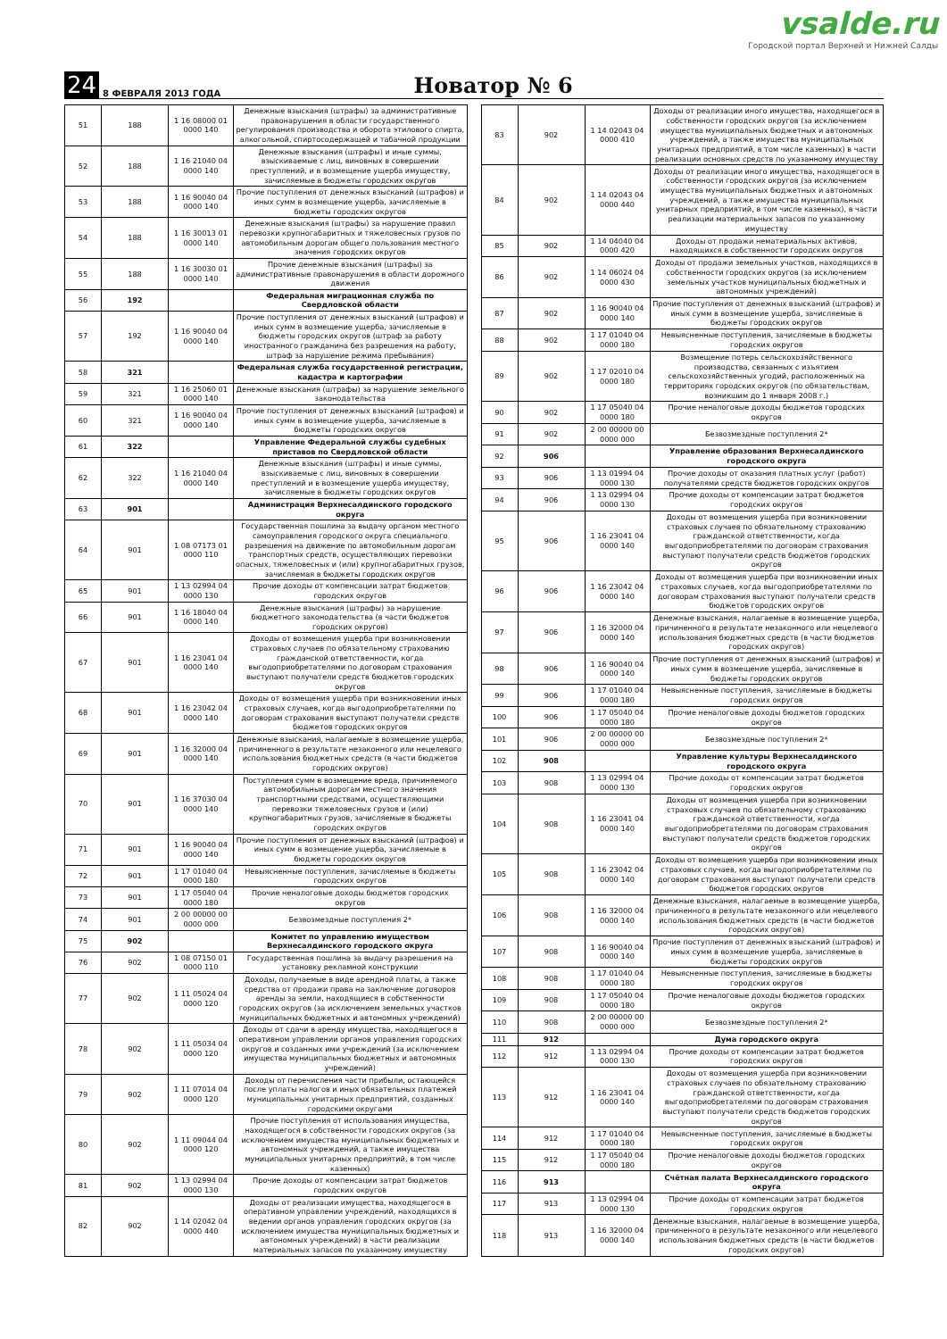vsalde.ru
Городской портал Верхней и Нижней Салды
24 8 ФЕВРАЛЯ 2013 ГОДА Новатор № 6
| 51 | 188 | 1 16 08000 01 0000 140 | Денежные взыскания (штрафы) за административные правонарушения в области государственного регулирования производства и оборота этилового спирта, алкогольной, спиртосодержащей и табачной продукции |
| 52 | 188 | 1 16 21040 04 0000 140 | Денежные взыскания (штрафы) и иные суммы, взыскиваемые с лиц, виновных в совершении преступлений, и в возмещение ущерба имуществу, зачисляемые в бюджеты городских округов |
| 53 | 188 | 1 16 90040 04 0000 140 | Прочие поступления от денежных взысканий (штрафов) и иных сумм в возмещение ущерба, зачисляемые в бюджеты городских округов |
| 54 | 188 | 1 16 30013 01 0000 140 | Денежные взыскания (штрафы) за нарушение правил перевозки крупногабаритных и тяжеловесных грузов по автомобильным дорогам общего пользования местного значения городских округов |
| 55 | 188 | 1 16 30030 01 0000 140 | Прочие денежные взыскания (штрафы) за административные правонарушения в области дорожного движения |
| 56 | 192 | | Федеральная миграционная служба по Свердловской области |
| 57 | 192 | 1 16 90040 04 0000 140 | Прочие поступления от денежных взысканий (штрафов) и иных сумм в возмещение ущерба, зачисляемые в бюджеты городских округов (штраф за работу иностранного гражданина без разрешения на работу, штраф за нарушение режима пребывания) |
| 58 | 321 | | Федеральная служба государственной регистрации, кадастра и картографии |
| 59 | 321 | 1 16 25060 01 0000 140 | Денежные взыскания (штрафы) за нарушение земельного законодательства |
| 60 | 321 | 1 16 90040 04 0000 140 | Прочие поступления от денежных взысканий (штрафов) и иных сумм в возмещение ущерба, зачисляемые в бюджеты городских округов |
| 61 | 322 | | Управление Федеральной службы судебных приставов по Свердловской области |
| 62 | 322 | 1 16 21040 04 0000 140 | Денежные взыскания (штрафы) и иные суммы, взыскиваемые с лиц, виновных в совершении преступлений и в возмещение ущерба имуществу, зачисляемые в бюджеты городских округов |
| 63 | 901 | | Администрация Верхнесалдинского городского округа |
| 64 | 901 | 1 08 07173 01 0000 110 | Государственная пошлина за выдачу органом местного самоуправления городского округа специального разрешения на движение по автомобильным дорогам транспортных средств, осуществляющих перевозки опасных, тяжеловесных и (или) крупногабаритных грузов, зачисляемая в бюджеты городских округов |
| 65 | 901 | 1 13 02994 04 0000 130 | Прочие доходы от компенсации затрат бюджетов городских округов |
| 66 | 901 | 1 16 18040 04 0000 140 | Денежные взыскания (штрафы) за нарушение бюджетного законодательства (в части бюджетов городских округов) |
| 67 | 901 | 1 16 23041 04 0000 140 | Доходы от возмещения ущерба при возникновении страховых случаев по обязательному страхованию гражданской ответственности, когда выгодоприобретателями по договорам страхования выступают получатели средств бюджетов городских округов |
| 68 | 901 | 1 16 23042 04 0000 140 | Доходы от возмещения ущерба при возникновении иных страховых случаев, когда выгодоприобретателями по договорам страхования выступают получатели средств бюджетов городских округов |
| 69 | 901 | 1 16 32000 04 0000 140 | Денежные взыскания, налагаемые в возмещение ущерба, причиненного в результате незаконного или нецелевого использования бюджетных средств (в части бюджетов городских округов) |
| 70 | 901 | 1 16 37030 04 0000 140 | Поступления сумм в возмещение вреда, причиняемого автомобильным дорогам местного значения транспортными средствами, осуществляющими перевозки тяжеловесных грузов и (или) крупногабаритных грузов, зачисляемые в бюджеты городских округов |
| 71 | 901 | 1 16 90040 04 0000 140 | Прочие поступления от денежных взысканий (штрафов) и иных сумм в возмещение ущерба, зачисляемые в бюджеты городских округов |
| 72 | 901 | 1 17 01040 04 0000 180 | Невыясненные поступления, зачисляемые в бюджеты городских округов |
| 73 | 901 | 1 17 05040 04 0000 180 | Прочие неналоговые доходы бюджетов городских округов |
| 74 | 901 | 2 00 00000 00 0000 000 | Безвозмездные поступления 2* |
| 75 | 902 | | Комитет по управлению имуществом Верхнесалдинского городского округа |
| 76 | 902 | 1 08 07150 01 0000 110 | Государственная пошлина за выдачу разрешения на установку рекламной конструкции |
| 77 | 902 | 1 11 05024 04 0000 120 | Доходы, получаемые в виде арендной платы, а также средства от продажи права на заключение договоров аренды за земли, находящиеся в собственности городских округов (за исключением земельных участков муниципальных бюджетных и автономных учреждений) |
| 78 | 902 | 1 11 05034 04 0000 120 | Доходы от сдачи в аренду имущества, находящегося в оперативном управлении органов управления городских округов и созданных ими учреждений (за исключением имущества муниципальных бюджетных и автономных учреждений) |
| 79 | 902 | 1 11 07014 04 0000 120 | Доходы от перечисления части прибыли, остающейся после уплаты налогов и иных обязательных платежей муниципальных унитарных предприятий, созданных городскими округами |
| 80 | 902 | 1 11 09044 04 0000 120 | Прочие поступления от использования имущества, находящегося в собственности городских округов (за исключением имущества муниципальных бюджетных и автономных учреждений, а также имущества муниципальных унитарных предприятий, в том числе казенных) |
| 81 | 902 | 1 13 02994 04 0000 130 | Прочие доходы от компенсации затрат бюджетов городских округов |
| 82 | 902 | 1 14 02042 04 0000 440 | Доходы от реализации имущества, находящегося в оперативном управлении учреждений, находящихся в ведении органов управления городских округов (за исключением имущества муниципальных бюджетных и автономных учреждений) в части реализации материальных запасов по указанному имуществу |
| 83 | 902 | 1 14 02043 04 0000 410 | Доходы от реализации иного имущества, находящегося в собственности городских округов (за исключением имущества муниципальных бюджетных и автономных учреждений, а также имущества муниципальных унитарных предприятий, в том числе казенных) в части реализации основных средств по указанному имуществу |
| 84 | 902 | 1 14 02043 04 0000 440 | Доходы от реализации иного имущества, находящегося в собственности городских округов (за исключением имущества муниципальных бюджетных и автономных учреждений, а также имущества муниципальных унитарных предприятий, в том числе казенных), в части реализации материальных запасов по указанному имуществу |
| 85 | 902 | 1 14 04040 04 0000 420 | Доходы от продажи нематериальных активов, находящихся в собственности городских округов |
| 86 | 902 | 1 14 06024 04 0000 430 | Доходы от продажи земельных участков, находящихся в собственности городских округов (за исключением земельных участков муниципальных бюджетных и автономных учреждений) |
| 87 | 902 | 1 16 90040 04 0000 140 | Прочие поступления от денежных взысканий (штрафов) и иных сумм в возмещение ущерба, зачисляемые в бюджеты городских округов |
| 88 | 902 | 1 17 01040 04 0000 180 | Невыясненные поступления, зачисляемые в бюджеты городских округов |
| 89 | 902 | 1 17 02010 04 0000 180 | Возмещение потерь сельскохозяйственного производства, связанных с изъятием сельскохозяйственных угодий, расположенных на территориях городских округов (по обязательствам, возникшим до 1 января 2008 г.) |
| 90 | 902 | 1 17 05040 04 0000 180 | Прочие неналоговые доходы бюджетов городских округов |
| 91 | 902 | 2 00 00000 00 0000 000 | Безвозмездные поступления 2* |
| 92 | 906 | | Управление образования Верхнесалдинского городского округа |
| 93 | 906 | 1 13 01994 04 0000 130 | Прочие доходы от оказания платных услуг (работ) получателями средств бюджетов городских округов |
| 94 | 906 | 1 13 02994 04 0000 130 | Прочие доходы от компенсации затрат бюджетов городских округов |
| 95 | 906 | 1 16 23041 04 0000 140 | Доходы от возмещения ущерба при возникновении страховых случаев по обязательному страхованию гражданской ответственности, когда выгодоприобретателями по договорам страхования выступают получатели средств бюджетов городских округов |
| 96 | 906 | 1 16 23042 04 0000 140 | Доходы от возмещения ущерба при возникновении иных страховых случаев, когда выгодоприобретателями по договорам страхования выступают получатели средств бюджетов городских округов |
| 97 | 906 | 1 16 32000 04 0000 140 | Денежные взыскания, налагаемые в возмещение ущерба, причиненного в результате незаконного или нецелевого использования бюджетных средств (в части бюджетов городских округов) |
| 98 | 906 | 1 16 90040 04 0000 140 | Прочие поступления от денежных взысканий (штрафов) и иных сумм в возмещение ущерба, зачисляемые в бюджеты городских округов |
| 99 | 906 | 1 17 01040 04 0000 180 | Невыясненные поступления, зачисляемые в бюджеты городских округов |
| 100 | 906 | 1 17 05040 04 0000 180 | Прочие неналоговые доходы бюджетов городских округов |
| 101 | 906 | 2 00 00000 00 0000 000 | Безвозмездные поступления 2* |
| 102 | 908 | | Управление культуры Верхнесалдинского городского округа |
| 103 | 908 | 1 13 02994 04 0000 130 | Прочие доходы от компенсации затрат бюджетов городских округов |
| 104 | 908 | 1 16 23041 04 0000 140 | Доходы от возмещения ущерба при возникновении страховых случаев по обязательному страхованию гражданской ответственности, когда выгодоприобретателями по договорам страхования выступают получатели средств бюджетов городских округов |
| 105 | 908 | 1 16 23042 04 0000 140 | Доходы от возмещения ущерба при возникновении иных страховых случаев, когда выгодоприобретателями по договорам страхования выступают получатели средств бюджетов городских округов |
| 106 | 908 | 1 16 32000 04 0000 140 | Денежные взыскания, налагаемые в возмещение ущерба, причиненного в результате незаконного или нецелевого использования бюджетных средств (в части бюджетов городских округов) |
| 107 | 908 | 1 16 90040 04 0000 140 | Прочие поступления от денежных взысканий (штрафов) и иных сумм в возмещение ущерба, зачисляемые в бюджеты городских округов |
| 108 | 908 | 1 17 01040 04 0000 180 | Невыясненные поступления, зачисляемые в бюджеты городских округов |
| 109 | 908 | 1 17 05040 04 0000 180 | Прочие неналоговые доходы бюджетов городских округов |
| 110 | 908 | 2 00 00000 00 0000 000 | Безвозмездные поступления 2* |
| 111 | 912 | | Дума городского округа |
| 112 | 912 | 1 13 02994 04 0000 130 | Прочие доходы от компенсации затрат бюджетов городских округов |
| 113 | 912 | 1 16 23041 04 0000 140 | Доходы от возмещения ущерба при возникновении страховых случаев по обязательному страхованию гражданской ответственности, когда выгодоприобретателями по договорам страхования выступают получатели средств бюджетов городских округов |
| 114 | 912 | 1 17 01040 04 0000 180 | Невыясненные поступления, зачисляемые в бюджеты городских округов |
| 115 | 912 | 1 17 05040 04 0000 180 | Прочие неналоговые доходы бюджетов городских округов |
| 116 | 913 | | Счётная палата Верхнесалдинского городского округа |
| 117 | 913 | 1 13 02994 04 0000 130 | Прочие доходы от компенсации затрат бюджетов городских округов |
| 118 | 913 | 1 16 32000 04 0000 140 | Денежные взыскания, налагаемые в возмещение ущерба, причиненного в результате незаконного или нецелевого использования бюджетных средств (в части бюджетов городских округов) |